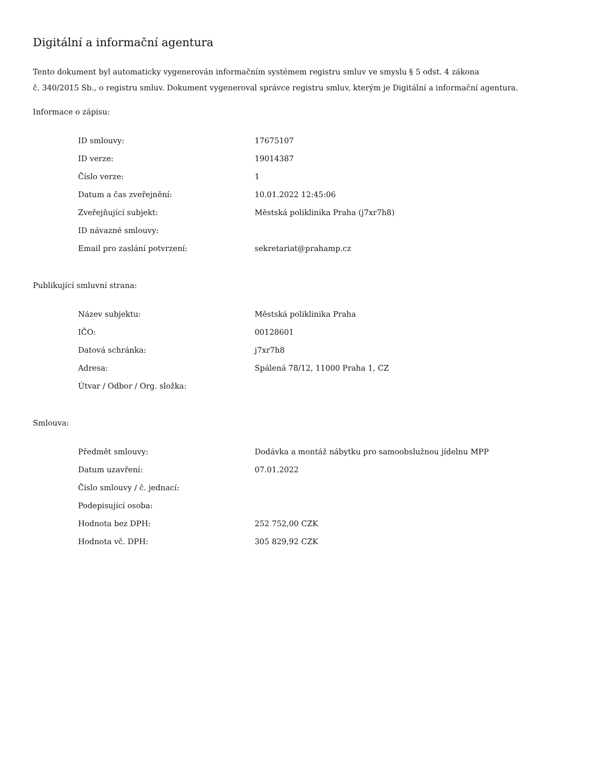Digitální a informační agentura
Tento dokument byl automaticky vygenerován informačním systémem registru smluv ve smyslu § 5 odst. 4 zákona
č. 340/2015 Sb., o registru smluv. Dokument vygeneroval správce registru smluv, kterým je Digitální a informační agentura.
Informace o zápisu:
| ID smlouvy: | 17675107 |
| ID verze: | 19014387 |
| Číslo verze: | 1 |
| Datum a čas zveřejnění: | 10.01.2022 12:45:06 |
| Zveřejňující subjekt: | Městská poliklinika Praha (j7xr7h8) |
| ID návazné smlouvy: | |
| Email pro zaslání potvrzení: | sekretariat@prahamp.cz |
Publikující smluvní strana:
| Název subjektu: | Městská poliklinika Praha |
| IČO: | 00128601 |
| Datová schránka: | j7xr7h8 |
| Adresa: | Spálená 78/12, 11000 Praha 1, CZ |
| Útvar / Odbor / Org. složka: | |
Smlouva:
| Předmět smlouvy: | Dodávka a montáž nábytku pro samoobslužnou jídelnu MPP |
| Datum uzavření: | 07.01.2022 |
| Číslo smlouvy / č. jednací: | |
| Podepisující osoba: | |
| Hodnota bez DPH: | 252 752,00 CZK |
| Hodnota vč. DPH: | 305 829,92 CZK |